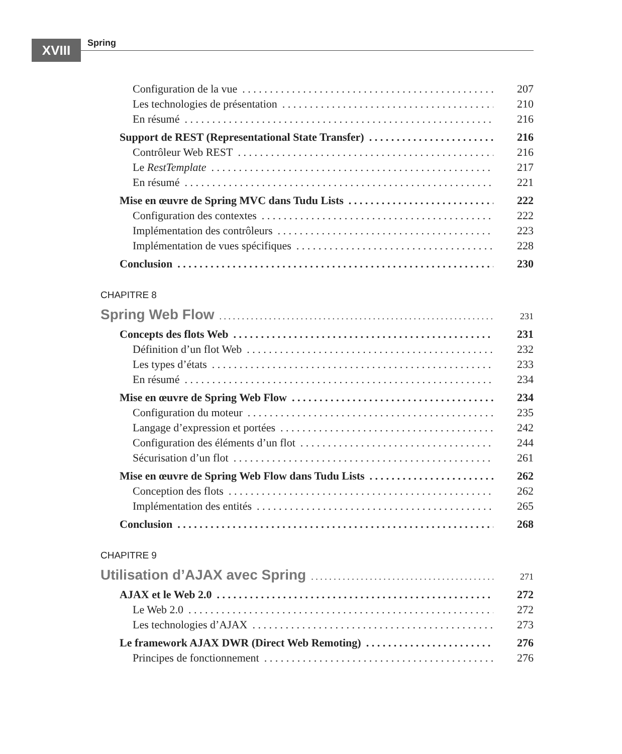XVIII Spring
Configuration de la vue 207
Les technologies de présentation 210
En résumé 216
Support de REST (Representational State Transfer) 216
Contrôleur Web REST 216
Le RestTemplate 217
En résumé 221
Mise en œuvre de Spring MVC dans Tudu Lists 222
Configuration des contextes 222
Implémentation des contrôleurs 223
Implémentation de vues spécifiques 228
Conclusion 230
CHAPITRE 8
Spring Web Flow 231
Concepts des flots Web 231
Définition d’un flot Web 232
Les types d’états 233
En résumé 234
Mise en œuvre de Spring Web Flow 234
Configuration du moteur 235
Langage d’expression et portées 242
Configuration des éléments d’un flot 244
Sécurisation d’un flot 261
Mise en œuvre de Spring Web Flow dans Tudu Lists 262
Conception des flots 262
Implémentation des entités 265
Conclusion 268
CHAPITRE 9
Utilisation d’AJAX avec Spring 271
AJAX et le Web 2.0 272
Le Web 2.0 272
Les technologies d’AJAX 273
Le framework AJAX DWR (Direct Web Remoting) 276
Principes de fonctionnement 276